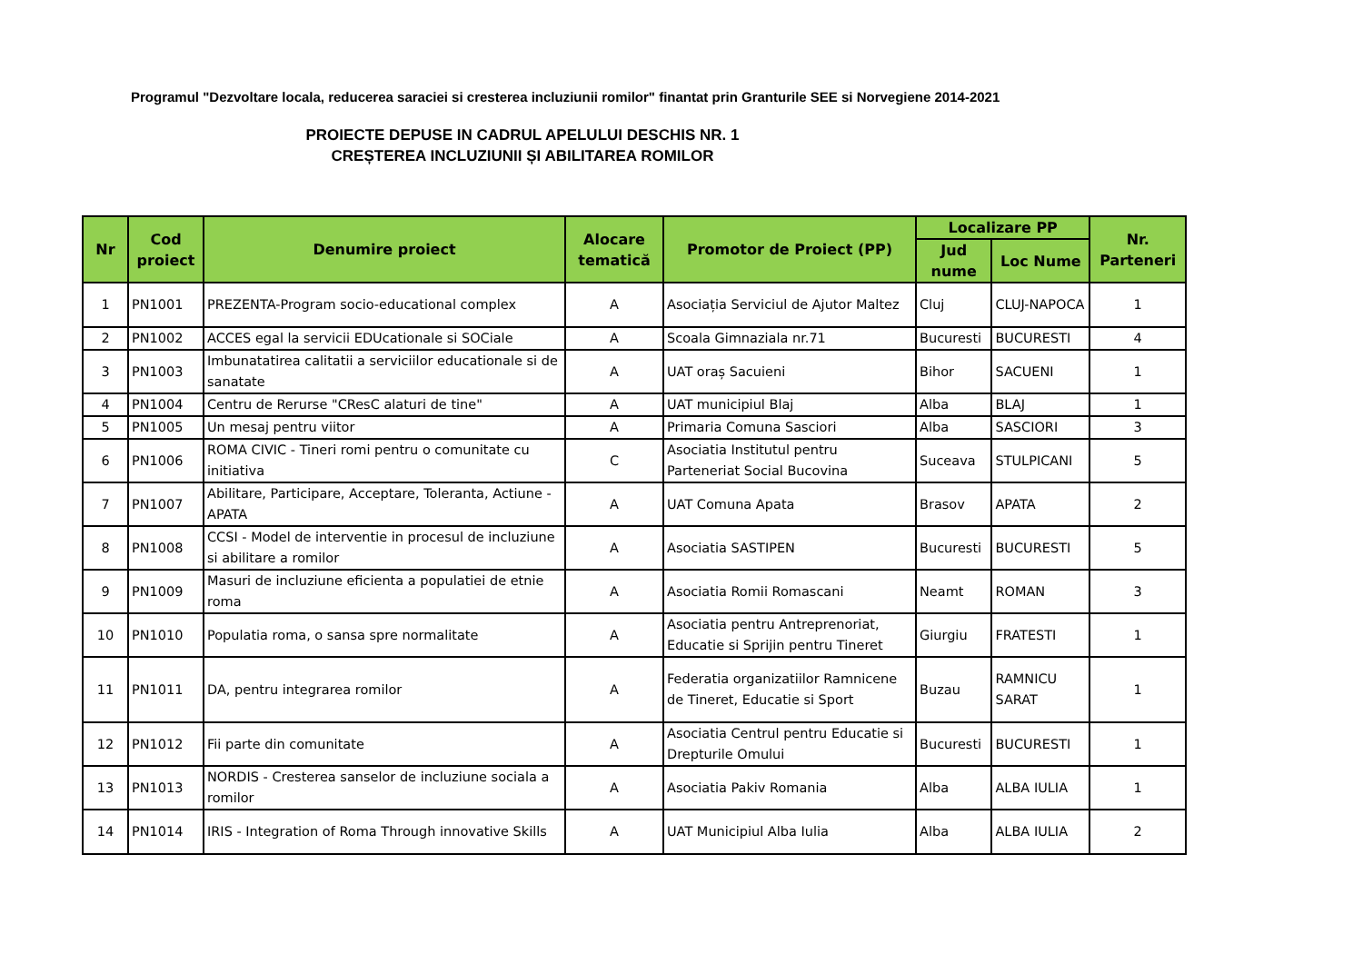Programul "Dezvoltare locala, reducerea saraciei si cresterea incluziunii romilor" finantat prin Granturile SEE si Norvegiene 2014-2021
PROIECTE DEPUSE IN CADRUL APELULUI DESCHIS NR. 1
CREȘTEREA INCLUZIUNII ȘI ABILITAREA ROMILOR
| Nr | Cod proiect | Denumire proiect | Alocare tematică | Promotor de Proiect (PP) | Localizare PP | | Nr. Parteneri |
| --- | --- | --- | --- | --- | --- | --- | --- |
| | | | | | Jud nume | Loc Nume | |
| 1 | PN1001 | PREZENTA-Program socio-educational complex | A | Asociația Serviciul de Ajutor Maltez | Cluj | CLUJ-NAPOCA | 1 |
| 2 | PN1002 | ACCES egal la servicii EDUcationale si SOCiale | A | Scoala Gimnaziala nr.71 | Bucuresti | BUCURESTI | 4 |
| 3 | PN1003 | Imbunatatirea calitatii a serviciilor educationale si de sanatate | A | UAT oraș Sacuieni | Bihor | SACUENI | 1 |
| 4 | PN1004 | Centru de Rerurse "CResC alaturi de tine" | A | UAT municipiul Blaj | Alba | BLAJ | 1 |
| 5 | PN1005 | Un mesaj pentru viitor | A | Primaria Comuna Sasciori | Alba | SASCIORI | 3 |
| 6 | PN1006 | ROMA CIVIC - Tineri romi pentru o comunitate cu initiativa | C | Asociatia Institutul pentru Parteneriat Social Bucovina | Suceava | STULPICANI | 5 |
| 7 | PN1007 | Abilitare, Participare, Acceptare, Toleranta, Actiune - APATA | A | UAT Comuna Apata | Brasov | APATA | 2 |
| 8 | PN1008 | CCSI - Model de interventie in procesul de incluziune si abilitare a romilor | A | Asociatia SASTIPEN | Bucuresti | BUCURESTI | 5 |
| 9 | PN1009 | Masuri de incluziune eficienta a populatiei de etnie roma | A | Asociatia Romii Romascani | Neamt | ROMAN | 3 |
| 10 | PN1010 | Populatia roma, o sansa spre normalitate | A | Asociatia pentru Antreprenoriat, Educatie si Sprijin pentru Tineret | Giurgiu | FRATESTI | 1 |
| 11 | PN1011 | DA, pentru integrarea romilor | A | Federatia organizatiilor Ramnicene de Tineret, Educatie si Sport | Buzau | RAMNICU SARAT | 1 |
| 12 | PN1012 | Fii parte din comunitate | A | Asociatia Centrul pentru Educatie si Drepturile Omului | Bucuresti | BUCURESTI | 1 |
| 13 | PN1013 | NORDIS - Cresterea sanselor de incluziune sociala a romilor | A | Asociatia Pakiv Romania | Alba | ALBA IULIA | 1 |
| 14 | PN1014 | IRIS - Integration of Roma Through innovative Skills | A | UAT Municipiul Alba Iulia | Alba | ALBA IULIA | 2 |